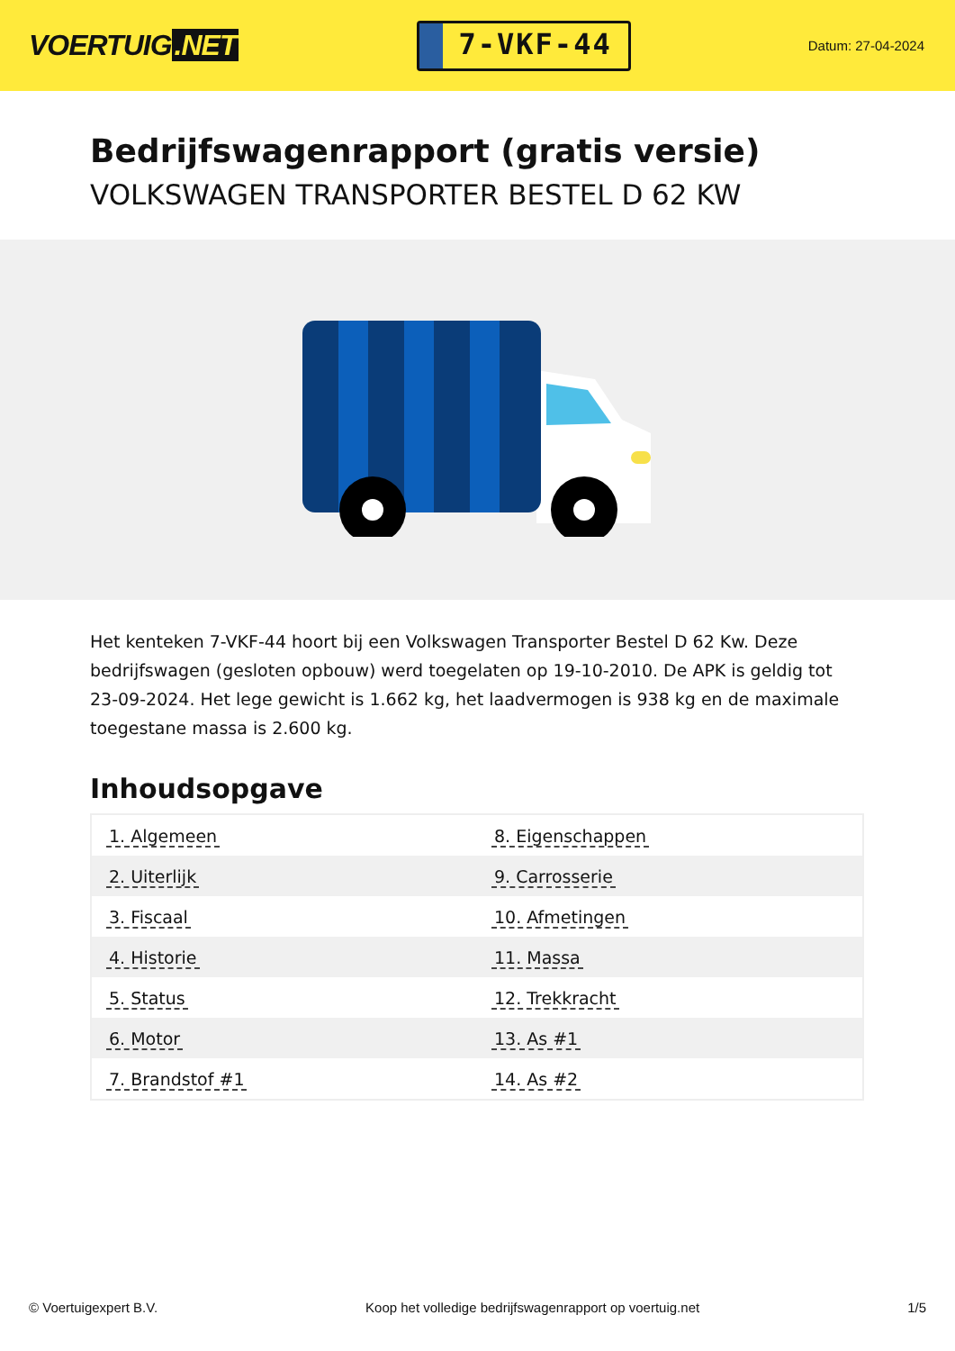VOERTUIG.NET
7-VKF-44
Datum: 27-04-2024
Bedrijfswagenrapport (gratis versie)
VOLKSWAGEN TRANSPORTER BESTEL D 62 KW
Het kenteken 7-VKF-44 hoort bij een Volkswagen Transporter Bestel D 62 Kw. Deze bedrijfswagen (gesloten opbouw) werd toegelaten op 19-10-2010. De APK is geldig tot 23-09-2024. Het lege gewicht is 1.662 kg, het laadvermogen is 938 kg en de maximale toegestane massa is 2.600 kg.
Inhoudsopgave
| 1. Algemeen | 8. Eigenschappen |
| 2. Uiterlijk | 9. Carrosserie |
| 3. Fiscaal | 10. Afmetingen |
| 4. Historie | 11. Massa |
| 5. Status | 12. Trekkracht |
| 6. Motor | 13. As #1 |
| 7. Brandstof #1 | 14. As #2 |
© Voertuigexpert B.V. Koop het volledige bedrijfswagenrapport op voertuig.net 1/5